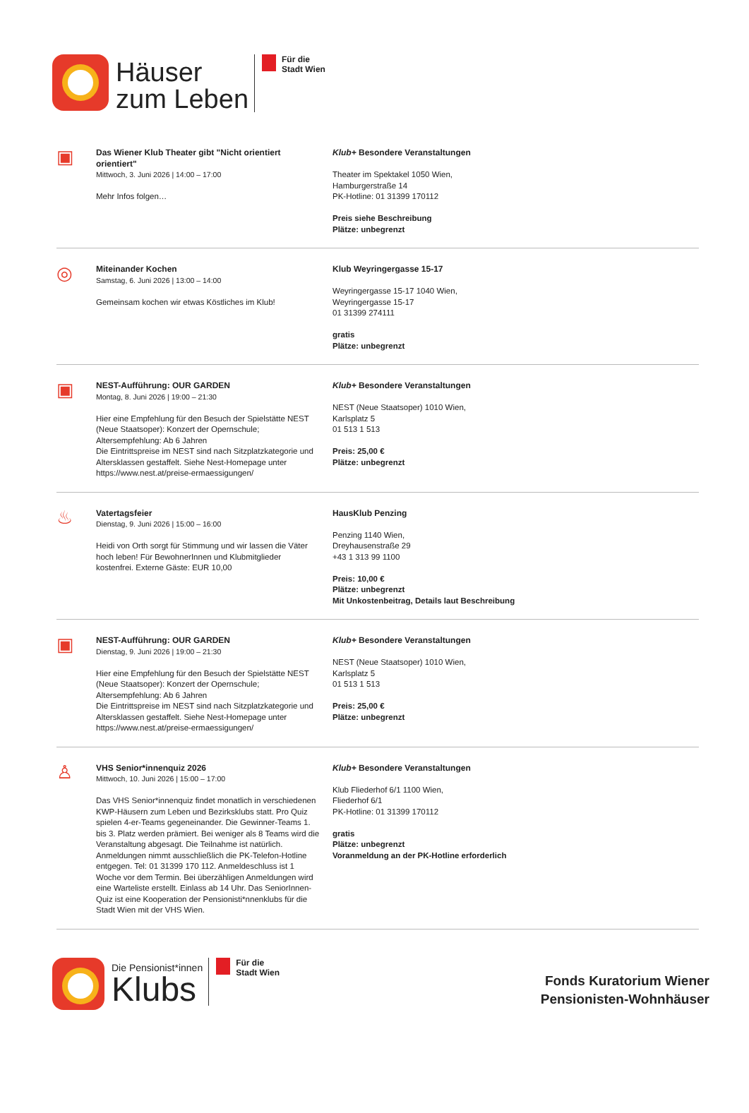Häuser
zum Leben
Für die
Stadt Wien
▣
Das Wiener Klub Theater gibt "Nicht orientiert orientiert"
Mittwoch, 3. Juni 2026 | 14:00 – 17:00
Mehr Infos folgen…
Klub+ Besondere Veranstaltungen
Theater im Spektakel 1050 Wien,
Hamburgerstraße 14
PK-Hotline: 01 31399 170112
Preis siehe Beschreibung
Plätze: unbegrenzt
◎
Miteinander Kochen
Samstag, 6. Juni 2026 | 13:00 – 14:00
Gemeinsam kochen wir etwas Köstliches im Klub!
Klub Weyringergasse 15-17
Weyringergasse 15-17 1040 Wien,
Weyringergasse 15-17
01 31399 274111
gratis
Plätze: unbegrenzt
▣
NEST-Aufführung: OUR GARDEN
Montag, 8. Juni 2026 | 19:00 – 21:30
Hier eine Empfehlung für den Besuch der Spielstätte NEST (Neue Staatsoper): Konzert der Opernschule; Altersempfehlung: Ab 6 Jahren
Die Eintrittspreise im NEST sind nach Sitzplatzkategorie und Altersklassen gestaffelt. Siehe Nest-Homepage unter https://www.nest.at/preise-ermaessigungen/
Klub+ Besondere Veranstaltungen
NEST (Neue Staatsoper) 1010 Wien,
Karlsplatz 5
01 513 1 513
Preis: 25,00 €
Plätze: unbegrenzt
♨
Vatertagsfeier
Dienstag, 9. Juni 2026 | 15:00 – 16:00
Heidi von Orth sorgt für Stimmung und wir lassen die Väter hoch leben! Für BewohnerInnen und Klubmitglieder kostenfrei. Externe Gäste: EUR 10,00
HausKlub Penzing
Penzing 1140 Wien,
Dreyhausenstraße 29
+43 1 313 99 1100
Preis: 10,00 €
Plätze: unbegrenzt
Mit Unkostenbeitrag, Details laut Beschreibung
▣
NEST-Aufführung: OUR GARDEN
Dienstag, 9. Juni 2026 | 19:00 – 21:30
Hier eine Empfehlung für den Besuch der Spielstätte NEST (Neue Staatsoper): Konzert der Opernschule; Altersempfehlung: Ab 6 Jahren
Die Eintrittspreise im NEST sind nach Sitzplatzkategorie und Altersklassen gestaffelt. Siehe Nest-Homepage unter https://www.nest.at/preise-ermaessigungen/
Klub+ Besondere Veranstaltungen
NEST (Neue Staatsoper) 1010 Wien,
Karlsplatz 5
01 513 1 513
Preis: 25,00 €
Plätze: unbegrenzt
♙
VHS Senior*innenquiz 2026
Mittwoch, 10. Juni 2026 | 15:00 – 17:00
Das VHS Senior*innenquiz findet monatlich in verschiedenen KWP-Häusern zum Leben und Bezirksklubs statt. Pro Quiz spielen 4-er-Teams gegeneinander. Die Gewinner-Teams 1. bis 3. Platz werden prämiert. Bei weniger als 8 Teams wird die Veranstaltung abgesagt. Die Teilnahme ist natürlich. Anmeldungen nimmt ausschließlich die PK-Telefon-Hotline entgegen. Tel: 01 31399 170 112. Anmeldeschluss ist 1 Woche vor dem Termin. Bei überzähligen Anmeldungen wird eine Warteliste erstellt. Einlass ab 14 Uhr. Das SeniorInnen-Quiz ist eine Kooperation der Pensionisti*nnenklubs für die Stadt Wien mit der VHS Wien.
Klub+ Besondere Veranstaltungen
Klub Fliederhof 6/1 1100 Wien,
Fliederhof 6/1
PK-Hotline: 01 31399 170112
gratis
Plätze: unbegrenzt
Voranmeldung an der PK-Hotline erforderlich
Die Pensionist*innen
Klubs
Für die
Stadt Wien
Fonds Kuratorium Wiener
Pensionisten-Wohnhäuser